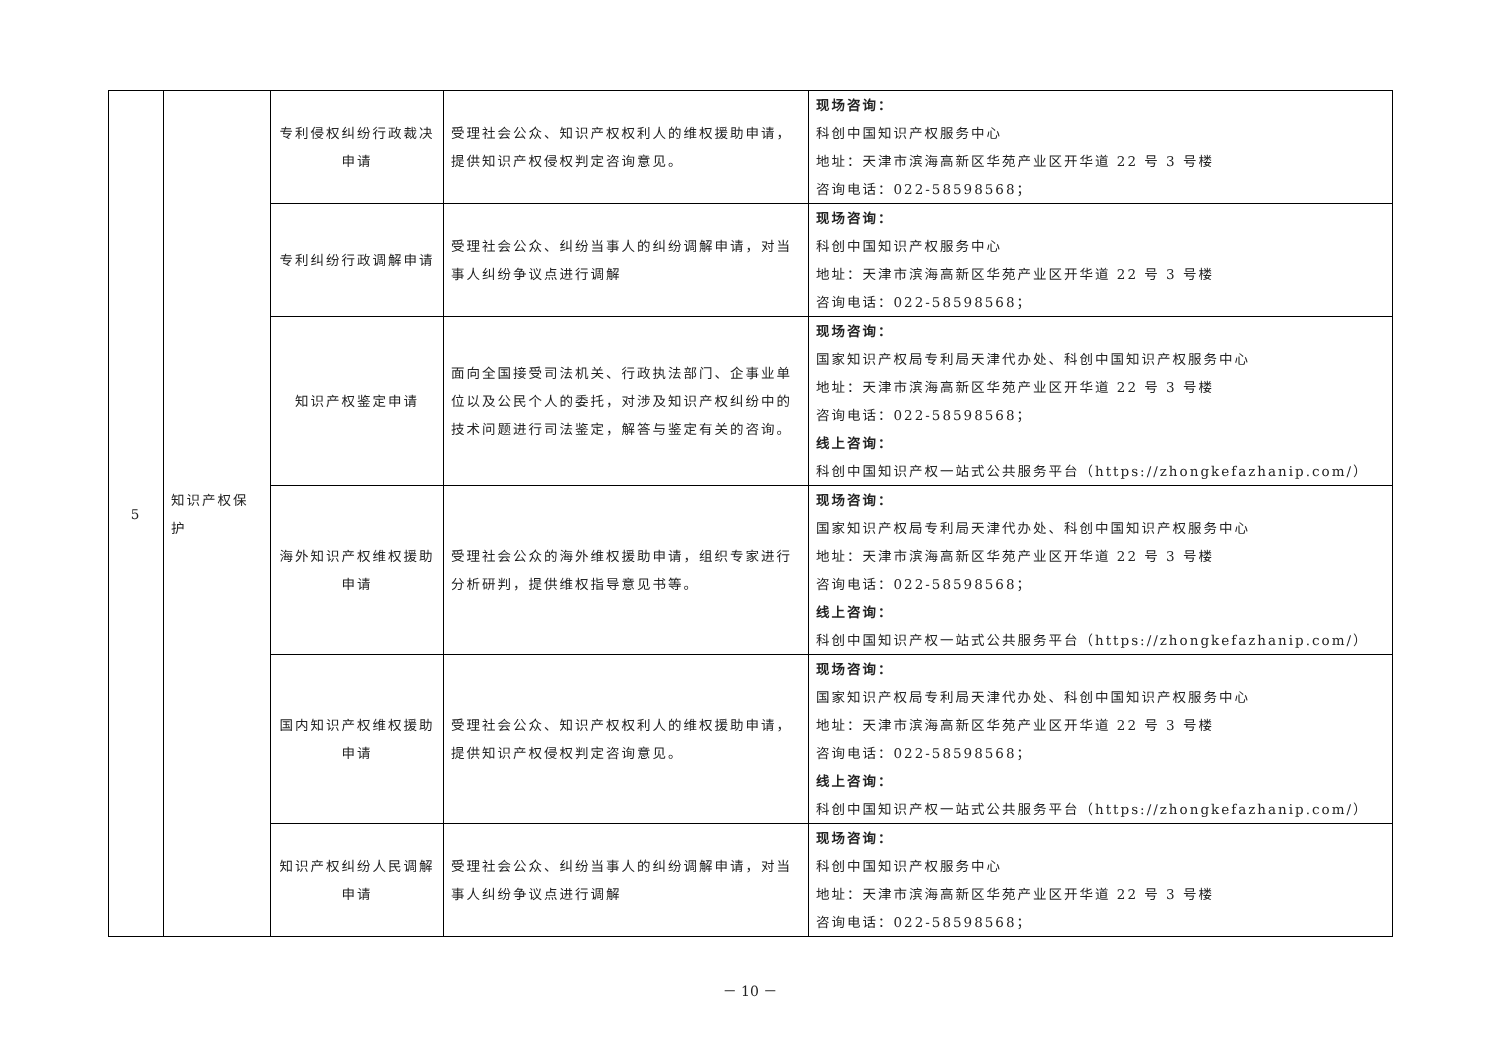| 5 | 知识产权保护 | 专利侵权纠纷行政裁决申请 | 受理社会公众、知识产权权利人的维权援助申请，提供知识产权侵权判定咨询意见。 | 现场咨询： 科创中国知识产权服务中心 地址：天津市滨海高新区华苑产业区开华道 22 号 3 号楼 咨询电话：022-58598568； |
| | | 专利纠纷行政调解申请 | 受理社会公众、纠纷当事人的纠纷调解申请，对当事人纠纷争议点进行调解 | 现场咨询： 科创中国知识产权服务中心 地址：天津市滨海高新区华苑产业区开华道 22 号 3 号楼 咨询电话：022-58598568； |
| | | 知识产权鉴定申请 | 面向全国接受司法机关、行政执法部门、企事业单位以及公民个人的委托，对涉及知识产权纠纷中的技术问题进行司法鉴定，解答与鉴定有关的咨询。 | 现场咨询： 国家知识产权局专利局天津代办处、科创中国知识产权服务中心 地址：天津市滨海高新区华苑产业区开华道 22 号 3 号楼 咨询电话：022-58598568； 线上咨询： 科创中国知识产权一站式公共服务平台（https://zhongkefazhanip.com/） |
| | | 海外知识产权维权援助申请 | 受理社会公众的海外维权援助申请，组织专家进行分析研判，提供维权指导意见书等。 | 现场咨询： 国家知识产权局专利局天津代办处、科创中国知识产权服务中心 地址：天津市滨海高新区华苑产业区开华道 22 号 3 号楼 咨询电话：022-58598568； 线上咨询： 科创中国知识产权一站式公共服务平台（https://zhongkefazhanip.com/） |
| | | 国内知识产权维权援助申请 | 受理社会公众、知识产权权利人的维权援助申请，提供知识产权侵权判定咨询意见。 | 现场咨询： 国家知识产权局专利局天津代办处、科创中国知识产权服务中心 地址：天津市滨海高新区华苑产业区开华道 22 号 3 号楼 咨询电话：022-58598568； 线上咨询： 科创中国知识产权一站式公共服务平台（https://zhongkefazhanip.com/） |
| | | 知识产权纠纷人民调解申请 | 受理社会公众、纠纷当事人的纠纷调解申请，对当事人纠纷争议点进行调解 | 现场咨询： 科创中国知识产权服务中心 地址：天津市滨海高新区华苑产业区开华道 22 号 3 号楼 咨询电话：022-58598568； |
－ 10 －